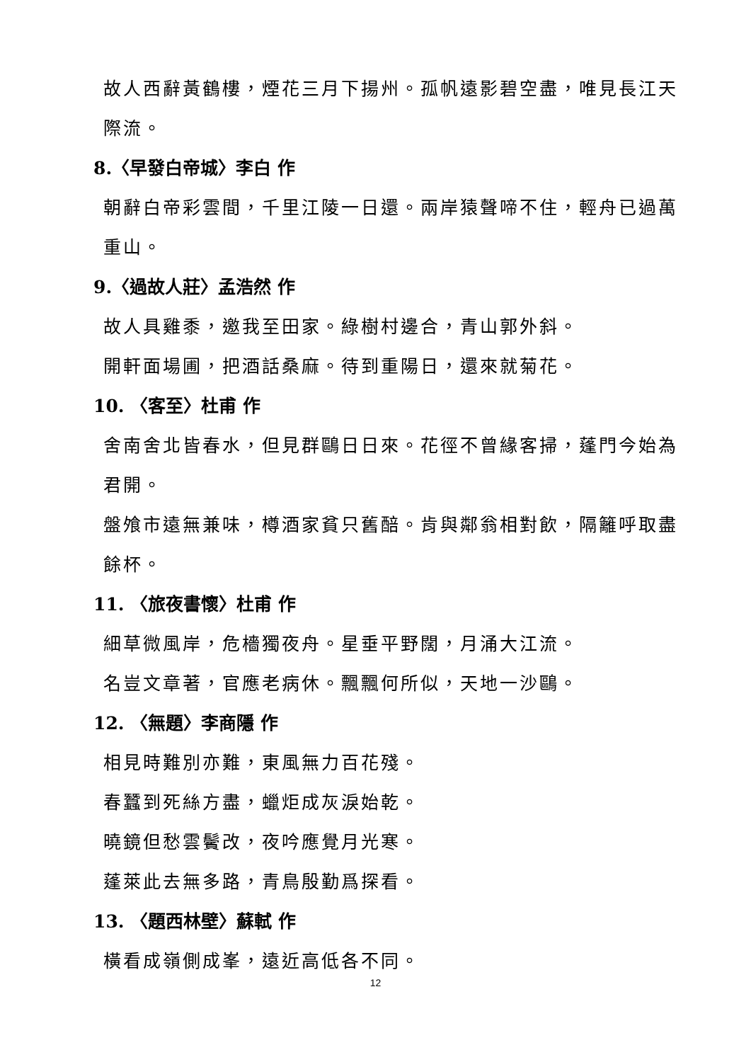故人西辭黃鶴樓，煙花三月下揚州。孤帆遠影碧空盡，唯見長江天際流。
8.〈早發白帝城〉李白 作
朝辭白帝彩雲間，千里江陵一日還。兩岸猿聲啼不住，輕舟已過萬重山。
9.〈過故人莊〉孟浩然 作
故人具雞黍，邀我至田家。綠樹村邊合，青山郭外斜。
開軒面場圃，把酒話桑麻。待到重陽日，還來就菊花。
10. 〈客至〉杜甫 作
舍南舍北皆春水，但見群鷗日日來。花徑不曾緣客掃，蓬門今始為君開。
盤飧市遠無兼味，樽酒家貧只舊醅。肯與鄰翁相對飲，隔籬呼取盡餘杯。
11. 〈旅夜書懷〉杜甫 作
細草微風岸，危檣獨夜舟。星垂平野闊，月涌大江流。
名豈文章著，官應老病休。飄飄何所似，天地一沙鷗。
12. 〈無題〉李商隱 作
相見時難別亦難，東風無力百花殘。
春蠶到死絲方盡，蠟炬成灰淚始乾。
曉鏡但愁雲鬢改，夜吟應覺月光寒。
蓬萊此去無多路，青鳥殷勤爲探看。
13. 〈題西林壁〉蘇軾 作
橫看成嶺側成峯，遠近高低各不同。
12